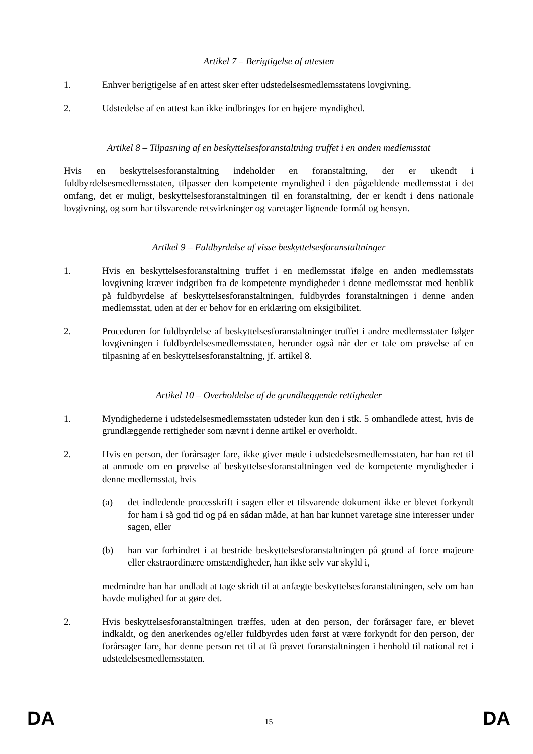Artikel 7 – Berigtigelse af attesten
1. Enhver berigtigelse af en attest sker efter udstedelsesmedlemsstatens lovgivning.
2. Udstedelse af en attest kan ikke indbringes for en højere myndighed.
Artikel 8 – Tilpasning af en beskyttelsesforanstaltning truffet i en anden medlemsstat
Hvis en beskyttelsesforanstaltning indeholder en foranstaltning, der er ukendt i fuldbyrdelsesmedlemsstaten, tilpasser den kompetente myndighed i den pågældende medlemsstat i det omfang, det er muligt, beskyttelsesforanstaltningen til en foranstaltning, der er kendt i dens nationale lovgivning, og som har tilsvarende retsvirkninger og varetager lignende formål og hensyn.
Artikel 9 – Fuldbyrdelse af visse beskyttelsesforanstaltninger
1. Hvis en beskyttelsesforanstaltning truffet i en medlemsstat ifølge en anden medlemsstats lovgivning kræver indgriben fra de kompetente myndigheder i denne medlemsstat med henblik på fuldbyrdelse af beskyttelsesforanstaltningen, fuldbyrdes foranstaltningen i denne anden medlemsstat, uden at der er behov for en erklæring om eksigibilitet.
2. Proceduren for fuldbyrdelse af beskyttelsesforanstaltninger truffet i andre medlemsstater følger lovgivningen i fuldbyrdelsesmedlemsstaten, herunder også når der er tale om prøvelse af en tilpasning af en beskyttelsesforanstaltning, jf. artikel 8.
Artikel 10 – Overholdelse af de grundlæggende rettigheder
1. Myndighederne i udstedelsesmedlemsstaten udsteder kun den i stk. 5 omhandlede attest, hvis de grundlæggende rettigheder som nævnt i denne artikel er overholdt.
2. Hvis en person, der forårsager fare, ikke giver møde i udstedelsesmedlemsstaten, har han ret til at anmode om en prøvelse af beskyttelsesforanstaltningen ved de kompetente myndigheder i denne medlemsstat, hvis
(a) det indledende processkrift i sagen eller et tilsvarende dokument ikke er blevet forkyndt for ham i så god tid og på en sådan måde, at han har kunnet varetage sine interesser under sagen, eller
(b) han var forhindret i at bestride beskyttelsesforanstaltningen på grund af force majeure eller ekstraordinære omstændigheder, han ikke selv var skyld i,
medmindre han har undladt at tage skridt til at anfægte beskyttelsesforanstaltningen, selv om han havde mulighed for at gøre det.
2. Hvis beskyttelsesforanstaltningen træffes, uden at den person, der forårsager fare, er blevet indkaldt, og den anerkendes og/eller fuldbyrdes uden først at være forkyndt for den person, der forårsager fare, har denne person ret til at få prøvet foranstaltningen i henhold til national ret i udstedelsesmedlemsstaten.
DA 15 DA